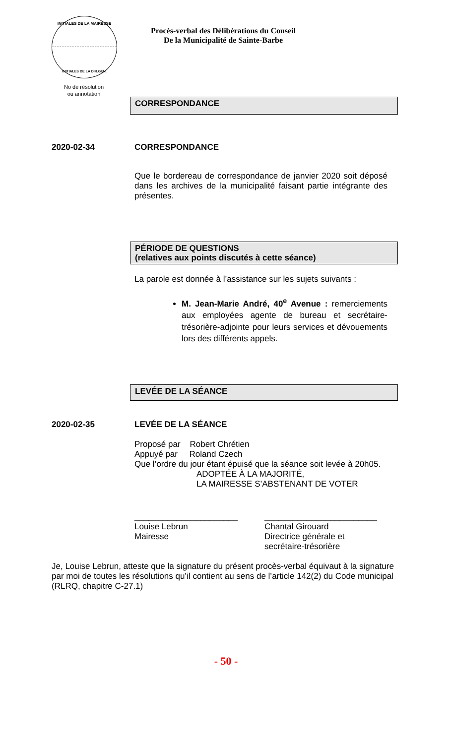INITIALES DE LA MAIRESSE
INITIALES DE LA DIR.GÉN.
Procès-verbal des Délibérations du Conseil
De la Municipalité de Sainte-Barbe
No de résolution
ou annotation
CORRESPONDANCE
2020-02-34
CORRESPONDANCE
Que le bordereau de correspondance de janvier 2020 soit déposé dans les archives de la municipalité faisant partie intégrante des présentes.
PÉRIODE DE QUESTIONS
(relatives aux points discutés à cette séance)
La parole est donnée à l’assistance sur les sujets suivants :
M. Jean-Marie André, 40<sup>e</sup> Avenue : remerciements aux employées agente de bureau et secrétaire-trésorière-adjointe pour leurs services et dévouements lors des différents appels.
LEVÉE DE LA SÉANCE
2020-02-35
LEVÉE DE LA SÉANCE
Proposé par Robert Chrétien
Appuyé par Roland Czech
Que l’ordre du jour étant épuisé que la séance soit levée à 20h05.
ADOPTÉE À LA MAJORITÉ,
LA MAIRESSE S’ABSTENANT DE VOTER
______________________
Louise Lebrun
Mairesse
________________________
Chantal Girouard
Directrice générale et
secrétaire-trésorière
Je, Louise Lebrun, atteste que la signature du présent procès-verbal équivaut à la signature par moi de toutes les résolutions qu’il contient au sens de l’article 142(2) du Code municipal (RLRQ, chapitre C-27.1)
- 50 -